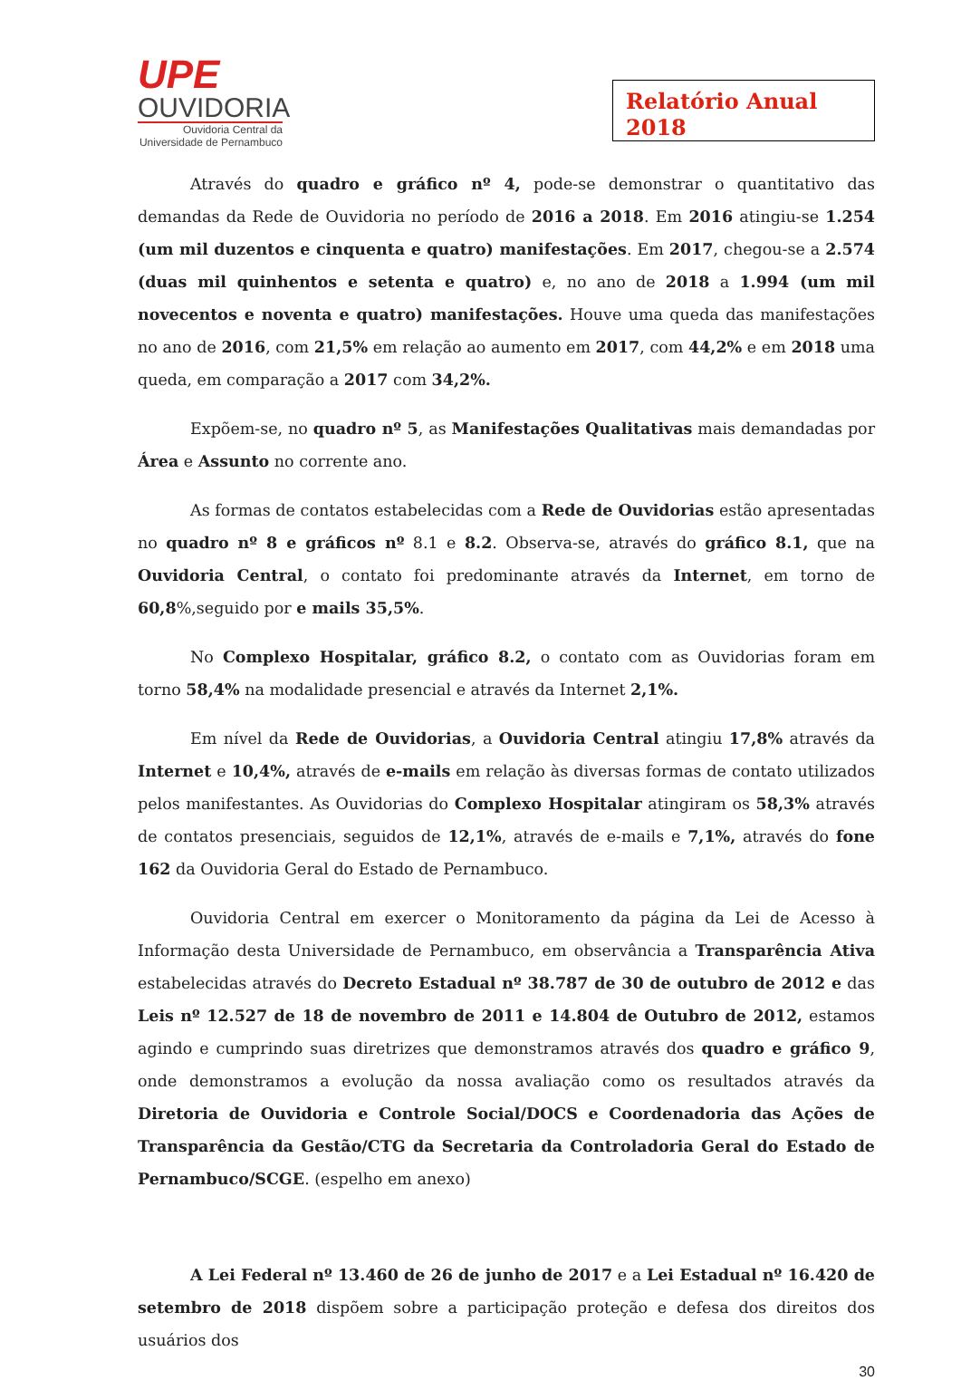UPE
OUVIDORIA
Ouvidoria Central da
Universidade de Pernambuco
Relatório Anual 2018
Através do quadro e gráfico nº 4, pode-se demonstrar o quantitativo das demandas da Rede de Ouvidoria no período de 2016 a 2018. Em 2016 atingiu-se 1.254 (um mil duzentos e cinquenta e quatro) manifestações. Em 2017, chegou-se a 2.574 (duas mil quinhentos e setenta e quatro) e, no ano de 2018 a 1.994 (um mil novecentos e noventa e quatro) manifestações. Houve uma queda das manifestações no ano de 2016, com 21,5% em relação ao aumento em 2017, com 44,2% e em 2018 uma queda, em comparação a 2017 com 34,2%.
Expõem-se, no quadro nº 5, as Manifestações Qualitativas mais demandadas por Área e Assunto no corrente ano.
As formas de contatos estabelecidas com a Rede de Ouvidorias estão apresentadas no quadro nº 8 e gráficos nº 8.1 e 8.2. Observa-se, através do gráfico 8.1, que na Ouvidoria Central, o contato foi predominante através da Internet, em torno de 60,8%,seguido por e mails 35,5%.
No Complexo Hospitalar, gráfico 8.2, o contato com as Ouvidorias foram em torno 58,4% na modalidade presencial e através da Internet 2,1%.
Em nível da Rede de Ouvidorias, a Ouvidoria Central atingiu 17,8% através da Internet e 10,4%, através de e-mails em relação às diversas formas de contato utilizados pelos manifestantes. As Ouvidorias do Complexo Hospitalar atingiram os 58,3% através de contatos presenciais, seguidos de 12,1%, através de e-mails e 7,1%, através do fone 162 da Ouvidoria Geral do Estado de Pernambuco.
Ouvidoria Central em exercer o Monitoramento da página da Lei de Acesso à Informação desta Universidade de Pernambuco, em observância a Transparência Ativa estabelecidas através do Decreto Estadual nº 38.787 de 30 de outubro de 2012 e das Leis nº 12.527 de 18 de novembro de 2011 e 14.804 de Outubro de 2012, estamos agindo e cumprindo suas diretrizes que demonstramos através dos quadro e gráfico 9, onde demonstramos a evolução da nossa avaliação como os resultados através da Diretoria de Ouvidoria e Controle Social/DOCS e Coordenadoria das Ações de Transparência da Gestão/CTG da Secretaria da Controladoria Geral do Estado de Pernambuco/SCGE. (espelho em anexo)
A Lei Federal nº 13.460 de 26 de junho de 2017 e a Lei Estadual nº 16.420 de setembro de 2018 dispõem sobre a participação proteção e defesa dos direitos dos usuários dos
30